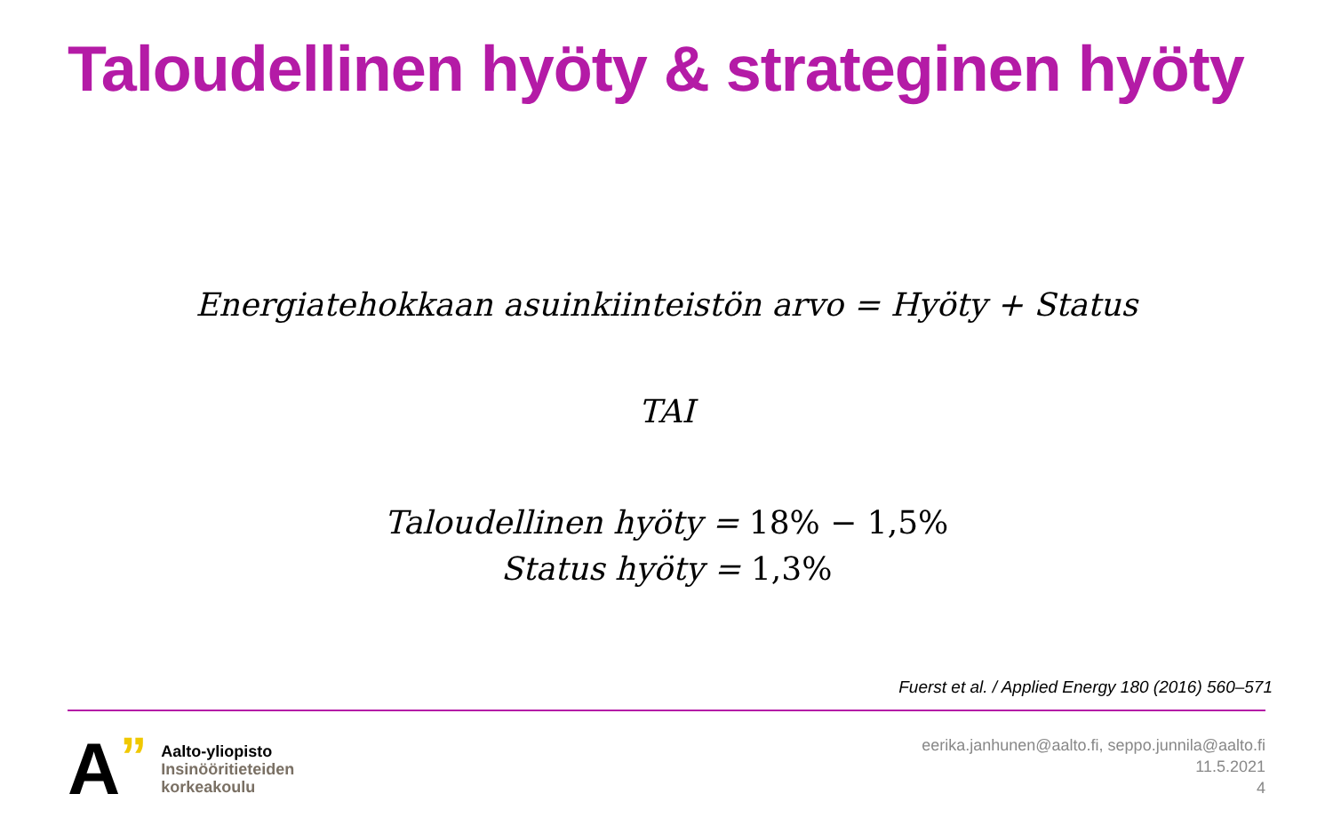Taloudellinen hyöty & strateginen hyöty
Energiatehokkaan asuinkiinteistön arvo = Hyöty + Status
TAI
Taloudellinen hyöty = 18% − 1,5%
Status hyöty = 1,3%
Fuerst et al. / Applied Energy 180 (2016) 560–571
A”
Aalto-yliopisto
Insinööritieteiden
korkeakoulu
eerika.janhunen@aalto.fi, seppo.junnila@aalto.fi
11.5.2021
4